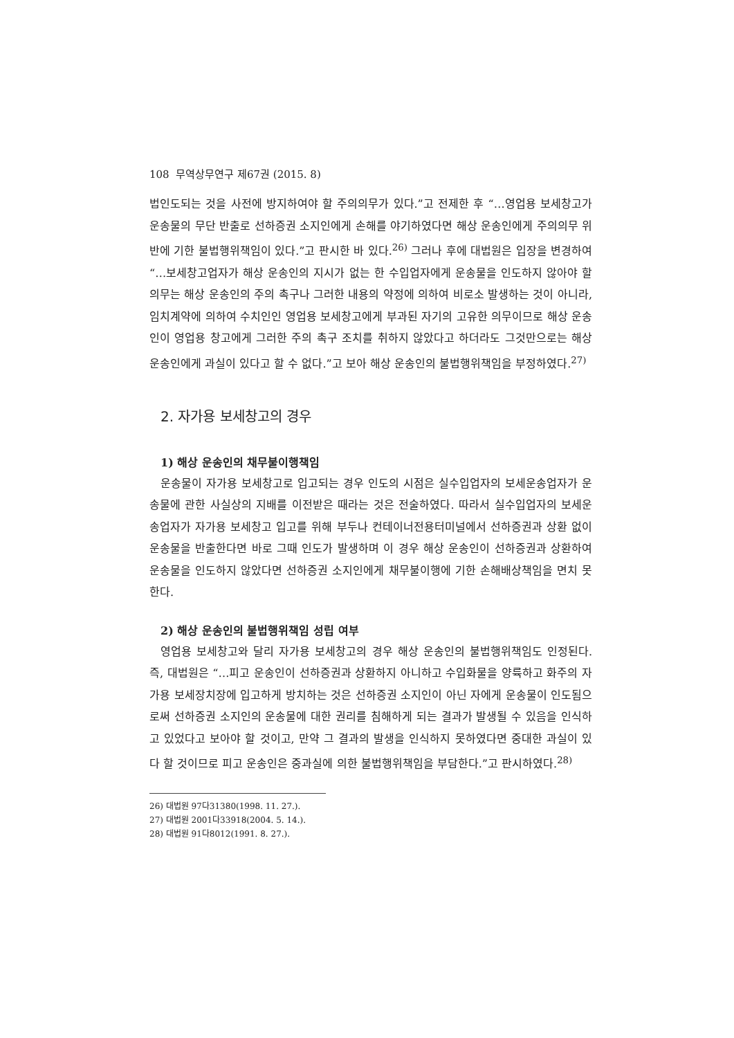108 무역상무연구 제67권 (2015. 8)
법인도되는 것을 사전에 방지하여야 할 주의의무가 있다.”고 전제한 후 “…영업용 보세창고가 운송물의 무단 반출로 선하증권 소지인에게 손해를 야기하였다면 해상 운송인에게 주의의무 위반에 기한 불법행위책임이 있다.”고 판시한 바 있다.<sup>26)</sup> 그러나 후에 대법원은 입장을 변경하여 “…보세창고업자가 해상 운송인의 지시가 없는 한 수입업자에게 운송물을 인도하지 않아야 할 의무는 해상 운송인의 주의 촉구나 그러한 내용의 약정에 의하여 비로소 발생하는 것이 아니라, 임치계약에 의하여 수치인인 영업용 보세창고에게 부과된 자기의 고유한 의무이므로 해상 운송인이 영업용 창고에게 그러한 주의 촉구 조치를 취하지 않았다고 하더라도 그것만으로는 해상 운송인에게 과실이 있다고 할 수 없다.”고 보아 해상 운송인의 불법행위책임을 부정하였다.<sup>27)</sup>
2. 자가용 보세창고의 경우
1) 해상 운송인의 채무불이행책임
운송물이 자가용 보세창고로 입고되는 경우 인도의 시점은 실수입업자의 보세운송업자가 운송물에 관한 사실상의 지배를 이전받은 때라는 것은 전술하였다. 따라서 실수입업자의 보세운송업자가 자가용 보세창고 입고를 위해 부두나 컨테이너전용터미널에서 선하증권과 상환 없이 운송물을 반출한다면 바로 그때 인도가 발생하며 이 경우 해상 운송인이 선하증권과 상환하여 운송물을 인도하지 않았다면 선하증권 소지인에게 채무불이행에 기한 손해배상책임을 면치 못한다.
2) 해상 운송인의 불법행위책임 성립 여부
영업용 보세창고와 달리 자가용 보세창고의 경우 해상 운송인의 불법행위책임도 인정된다. 즉, 대법원은 “…피고 운송인이 선하증권과 상환하지 아니하고 수입화물을 양륙하고 화주의 자가용 보세장치장에 입고하게 방치하는 것은 선하증권 소지인이 아닌 자에게 운송물이 인도됨으로써 선하증권 소지인의 운송물에 대한 권리를 침해하게 되는 결과가 발생될 수 있음을 인식하고 있었다고 보아야 할 것이고, 만약 그 결과의 발생을 인식하지 못하였다면 중대한 과실이 있다 할 것이므로 피고 운송인은 중과실에 의한 불법행위책임을 부담한다.”고 판시하였다.<sup>28)</sup>
26) 대법원 97다31380(1998. 11. 27.).
27) 대법원 2001다33918(2004. 5. 14.).
28) 대법원 91다8012(1991. 8. 27.).